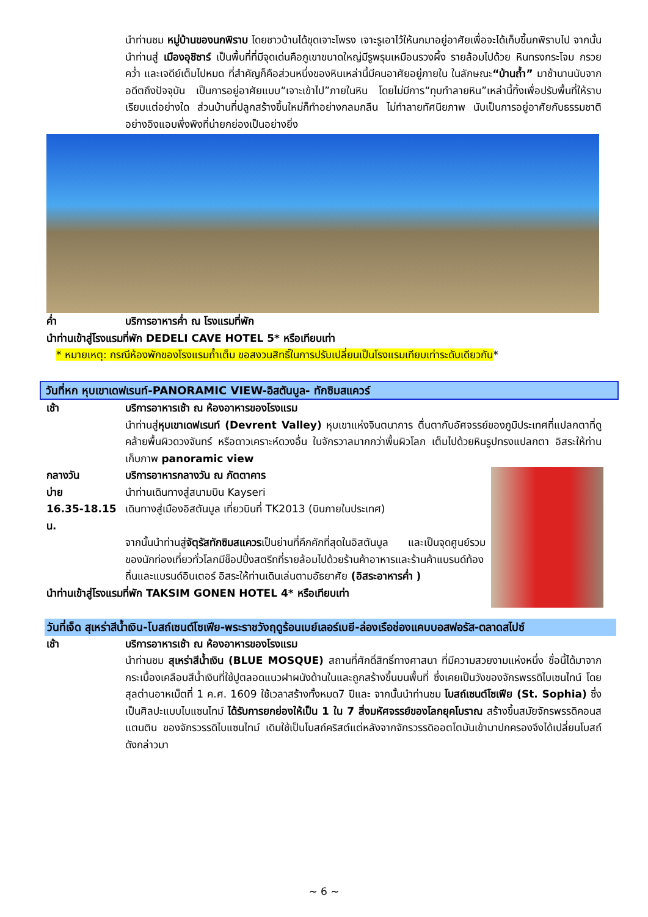นำท่านชม หมู่บ้านของนกพิราบ โดยชาวบ้านได้ขุดเจาะโพรง เจาะรูเอาไว้ให้นกมาอยู่อาศัยเพื่อจะได้เก็บขี้นกพิราบไป จากนั้นนำท่านสู่ เมืองอุชิซาร์ เป็นพื้นที่ที่มีจุดเด่นคือภูเขาขนาดใหญ่มีรูพรุนเหมือนรวงผึ้ง รายล้อมไปด้วย หินทรงกระโจม กรวยคว่ำ และเจดีย์เต็มไปหมด ที่สำคัญก็คือส่วนหนึ่งของหินเหล่านี้มีคนอาศัยอยู่ภายใน ในลักษณะ“บ้านถ้ำ” มาช้านานนับจากอดีตถึงปัจจุบัน เป็นการอยู่อาศัยแบบ“เจาะเข้าไป”ภายในหิน โดยไม่มีการ“ทุบทำลายหิน”เหล่านี้ทิ้งเพื่อปรับพื้นที่ให้ราบเรียบแต่อย่างใด ส่วนบ้านที่ปลูกสร้างขึ้นใหม่ก็ทำอย่างกลมกลืน ไม่ทำลายทัศนียภาพ นับเป็นการอยู่อาศัยกับธรรมชาติอย่างอิงแอบพึ่งพิงที่น่ายกย่องเป็นอย่างยิ่ง
ค่ำ บริการอาหารค่ำ ณ โรงแรมที่พัก
นำท่านเข้าสู่โรงแรมที่พัก DEDELI CAVE HOTEL 5* หรือเทียบเท่า
* หมายเหตุ: กรณีห้องพักของโรงแรมถ้ำเต็ม ขอสงวนสิทธิ์ในการปรับเปลี่ยนเป็นโรงแรมเทียบเท่าระดับเดียวกัน*
วันที่หก หุบเขาเดฟเรนท์-PANORAMIC VIEW-อิสตันบูล- ทักซิมสแควร์
เช้า บริการอาหารเช้า ณ ห้องอาหารของโรงแรม
นำท่านสู่หุบเขาเดฟเรนท์ (Devrent Valley) หุบเขาแห่งจินตนาการ ตื่นตากับอัศจรรย์ของภูมิประเทศที่แปลกตาที่ดูคล้ายพื้นผิวดวงจันทร์ หรือดาวเคราะห์ดวงอื่น ในจักรวาลมากกว่าพื้นผิวโลก เต็มไปด้วยหินรูปทรงแปลกตา อิสระให้ท่านเก็บภาพ panoramic view
กลางวัน บริการอาหารกลางวัน ณ ภัตตาคาร
บ่าย นำท่านเดินทางสู่สนามบิน Kayseri
16.35-18.15 น. เดินทางสู่เมืองอิสตันบูล เที่ยวบินที่ TK2013 (บินภายในประเทศ)
จากนั้นนำท่านสู่จัตุรัสทักซิมสแควรเป็นย่านที่คึกคักที่สุดในอิสตันบูล และเป็นจุดศูนย์รวมของนักท่องเที่ยวทั่วโลกมีช็อปปิ้งสตรีทที่รายล้อมไปด้วยร้านค้าอาหารและร้านค้าแบรนด์ท้องถิ่นและแบรนด์อินเตอร์ อิสระให้ท่านเดินเล่นตามอัธยาศัย (อิสระอาหารค่ำ )
นำท่านเข้าสู่โรงแรมที่พัก TAKSIM GONEN HOTEL 4* หรือเทียบเท่า
วันที่เจ็ด สุเหร่าสีน้ำเงิน-โบสถ์เซนต์โซเฟีย-พระราชวังฤดูร้อนเบย์เลอร์เบยี-ล่องเรือช่องแคบบอสฟอรัส-ตลาดสไปซ์
เช้า บริการอาหารเช้า ณ ห้องอาหารของโรงแรม
นำท่านชม สุเหร่าสีน้ำเงิน (BLUE MOSQUE) สถานที่ศักดิ์สิทธิ์ทางศาสนา ที่มีความสวยงามแห่งหนึ่ง ชื่อนี้ได้มาจากกระเบื้องเคลือบสีน้ำเงินที่ใช้ปูตลอดแนวฝาผนังด้านในและถูกสร้างขึ้นบนพื้นที่ ซึ่งเคยเป็นวังของจักรพรรดิไบเซนไทน์ โดยสุลต่านอาหเม็ตที่ 1 ค.ศ. 1609 ใช้เวลาสร้างทั้งหมด7 ปีและ จากนั้นนำท่านชม โบสถ์เซนต์โซเฟีย (St. Sophia) ซึ่งเป็นศิลปะแบบไบแซนไทม์ ได้รับการยกย่องให้เป็น 1 ใน 7 สิ่งมหัศจรรย์ของโลกยุคโบราณ สร้างขึ้นสมัยจักรพรรดิคอนสแตนติน ของจักรวรรดิไบแซนไทม์ เดิมใช้เป็นโบสถ์คริสต์แต่หลังจากจักรวรรดิออตโตมันเข้ามาปกครองจึงได้เปลี่ยนโบสถ์ดังกล่าวมา
~ 6 ~